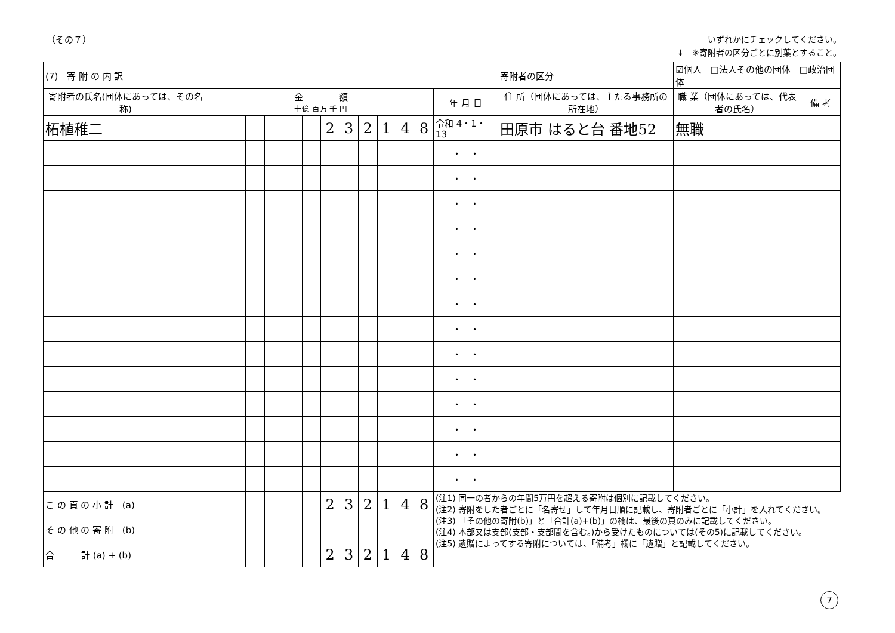（その７）
いずれかにチェックしてください。
↓　※寄附者の区分ごとに別葉とすること。
| (7) 寄 附 の 内 訳 | | | | | | | | | | | | | | 寄附者の区分 | ☑個人 □法人その他の団体 □政治団体 | |
| 寄附者の氏名(団体にあっては、その名称) | 金 額 十億 百万 千 円 | | | | | | | | | | | | 年 月 日 | 住 所（団体にあっては、主たる事務所の所在地） | 職 業（団体にあっては、代表者の氏名） | 備 考 |
| 柘植稚二 | | | | | | | 2 | 3 | 2 | 1 | 4 | 8 | 令和 4・1・13 | 田原市 はると台 番地52 | 無職 | |
| | | | | | | | | | | | | | ・ ・ | | | |
| | | | | | | | | | | | | | ・ ・ | | | |
| | | | | | | | | | | | | | ・ ・ | | | |
| | | | | | | | | | | | | | ・ ・ | | | |
| | | | | | | | | | | | | | ・ ・ | | | |
| | | | | | | | | | | | | | ・ ・ | | | |
| | | | | | | | | | | | | | ・ ・ | | | |
| | | | | | | | | | | | | | ・ ・ | | | |
| | | | | | | | | | | | | | ・ ・ | | | |
| | | | | | | | | | | | | | ・ ・ | | | |
| | | | | | | | | | | | | | ・ ・ | | | |
| | | | | | | | | | | | | | ・ ・ | | | |
| | | | | | | | | | | | | | ・ ・ | | | |
| | | | | | | | | | | | | | ・ ・ | | | |
| こ の 頁 の 小 計 (a) | | | | | | | 2 | 3 | 2 | 1 | 4 | 8 | (注1) 同一の者からの 年間5万円を超える 寄附は個別に記載してください。 (注2) 寄附をした者ごとに「名寄せ」して年月日順に記載し、寄附者ごとに「小計」を入れてください。 (注3) 「その他の寄附(b)」と「合計(a)+(b)」の欄は、最後の頁のみに記載してください。 (注4) 本部又は支部(支部・支部間を含む。)から受けたものについては(その5)に記載してください。 (注5) 遺贈によってする寄附については、「備考」欄に「遺贈」と記載してください。 | | | |
| そ の 他 の 寄 附 (b) | | | | | | | | | | | | | | | | |
| 合 計 (a) + (b) | | | | | | | 2 | 3 | 2 | 1 | 4 | 8 | | | | |
7